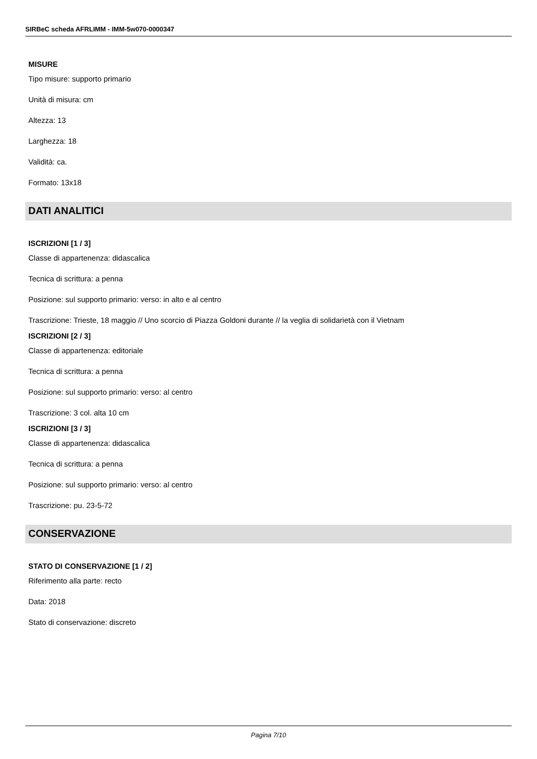SIRBeC scheda AFRLIMM - IMM-5w070-0000347
MISURE
Tipo misure: supporto primario
Unità di misura: cm
Altezza: 13
Larghezza: 18
Validità: ca.
Formato: 13x18
DATI ANALITICI
ISCRIZIONI [1 / 3]
Classe di appartenenza: didascalica
Tecnica di scrittura: a penna
Posizione: sul supporto primario: verso: in alto e al centro
Trascrizione: Trieste, 18 maggio // Uno scorcio di Piazza Goldoni durante // la veglia di solidarietà con il Vietnam
ISCRIZIONI [2 / 3]
Classe di appartenenza: editoriale
Tecnica di scrittura: a penna
Posizione: sul supporto primario: verso: al centro
Trascrizione: 3 col. alta 10 cm
ISCRIZIONI [3 / 3]
Classe di appartenenza: didascalica
Tecnica di scrittura: a penna
Posizione: sul supporto primario: verso: al centro
Trascrizione: pu. 23-5-72
CONSERVAZIONE
STATO DI CONSERVAZIONE [1 / 2]
Riferimento alla parte: recto
Data: 2018
Stato di conservazione: discreto
Pagina 7/10